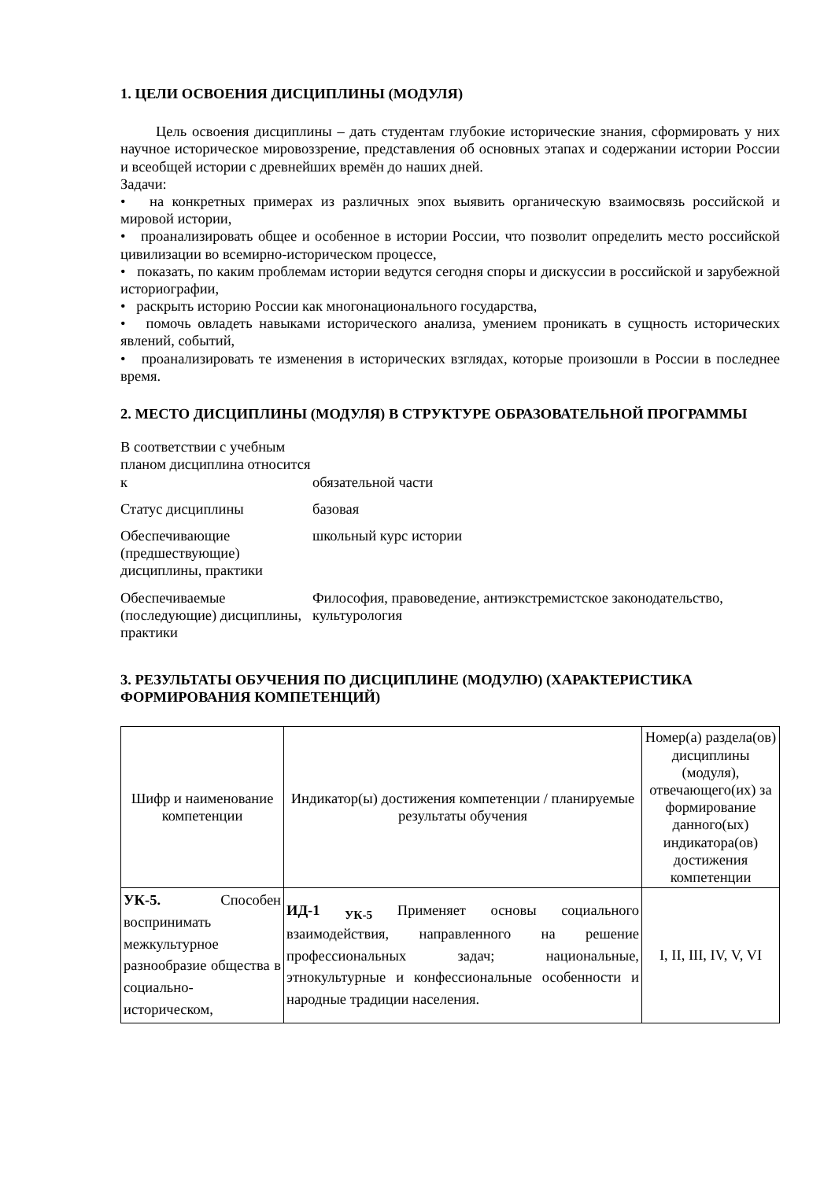1. ЦЕЛИ ОСВОЕНИЯ ДИСЦИПЛИНЫ (МОДУЛЯ)
Цель освоения дисциплины – дать студентам глубокие исторические знания, сформировать у них научное историческое мировоззрение, представления об основных этапах и содержании истории России и всеобщей истории с древнейших времён до наших дней.
Задачи:
• на конкретных примерах из различных эпох выявить органическую взаимосвязь российской и мировой истории,
• проанализировать общее и особенное в истории России, что позволит определить место российской цивилизации во всемирно-историческом процессе,
• показать, по каким проблемам истории ведутся сегодня споры и дискуссии в российской и зарубежной историографии,
• раскрыть историю России как многонационального государства,
• помочь овладеть навыками исторического анализа, умением проникать в сущность исторических явлений, событий,
• проанализировать те изменения в исторических взглядах, которые произошли в России в последнее время.
2. МЕСТО ДИСЦИПЛИНЫ (МОДУЛЯ) В СТРУКТУРЕ ОБРАЗОВАТЕЛЬНОЙ ПРОГРАММЫ
| В соответствии с учебным планом дисциплина относится к | обязательной части |
| Статус дисциплины | базовая |
| Обеспечивающие (предшествующие) дисциплины, практики | школьный курс истории |
| Обеспечиваемые (последующие) дисциплины, практики | Философия, правоведение, антиэкстремистское законодательство, культурология |
3. РЕЗУЛЬТАТЫ ОБУЧЕНИЯ ПО ДИСЦИПЛИНЕ (МОДУЛЮ) (ХАРАКТЕРИСТИКА ФОРМИРОВАНИЯ КОМПЕТЕНЦИЙ)
| Шифр и наименование компетенции | Индикатор(ы) достижения компетенции / планируемые результаты обучения | Номер(а) раздела(ов) дисциплины (модуля), отвечающего(их) за формирование данного(ых) индикатора(ов) достижения компетенции |
| --- | --- | --- |
| УК-5. Способен воспринимать межкультурное разнообразие общества в социально-историческом, | ИД-1 <sub>УК-5</sub> Применяет основы социального взаимодействия, направленного на решение профессиональных задач; национальные, этнокультурные и конфессиональные особенности и народные традиции населения. | I, II, III, IV, V, VI |